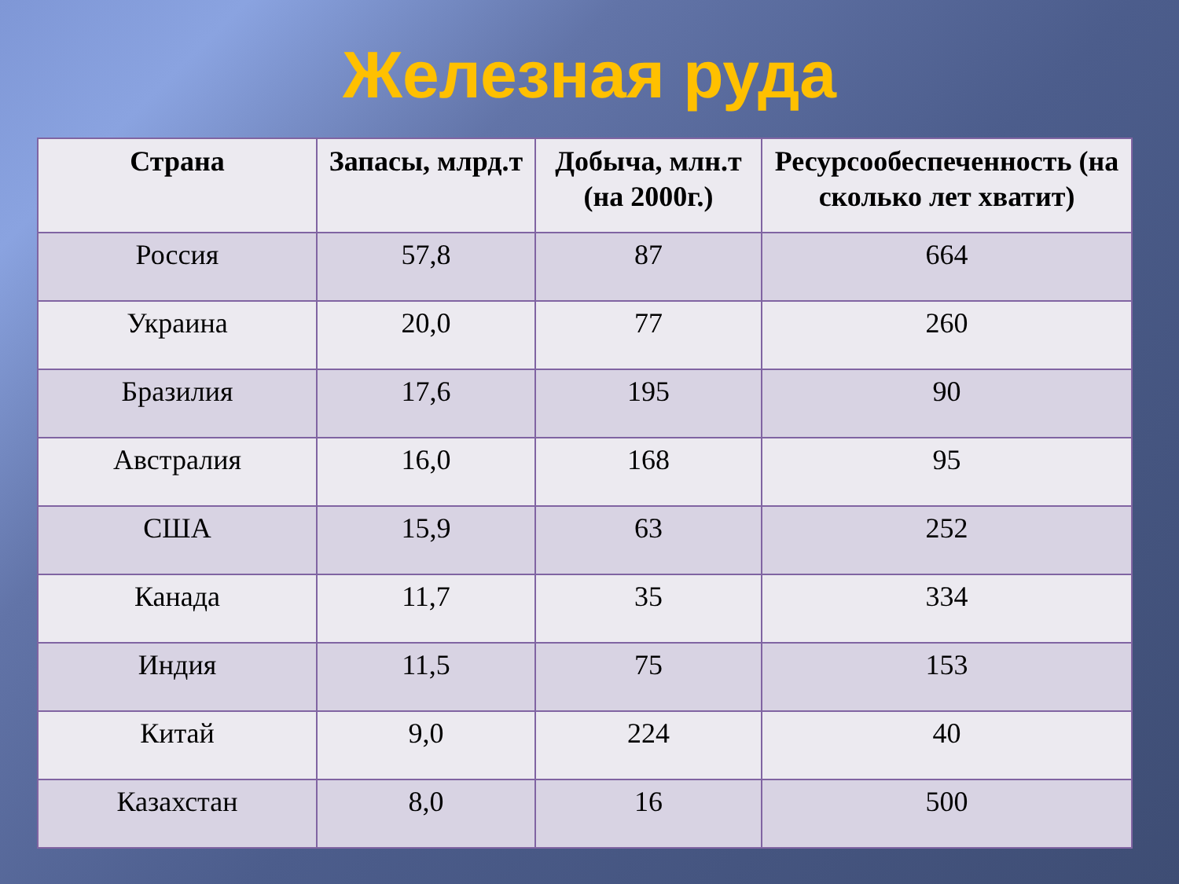Железная руда
| Страна | Запасы, млрд.т | Добыча, млн.т (на 2000г.) | Ресурсообеспеченность (на сколько лет хватит) |
| --- | --- | --- | --- |
| Россия | 57,8 | 87 | 664 |
| Украина | 20,0 | 77 | 260 |
| Бразилия | 17,6 | 195 | 90 |
| Австралия | 16,0 | 168 | 95 |
| США | 15,9 | 63 | 252 |
| Канада | 11,7 | 35 | 334 |
| Индия | 11,5 | 75 | 153 |
| Китай | 9,0 | 224 | 40 |
| Казахстан | 8,0 | 16 | 500 |